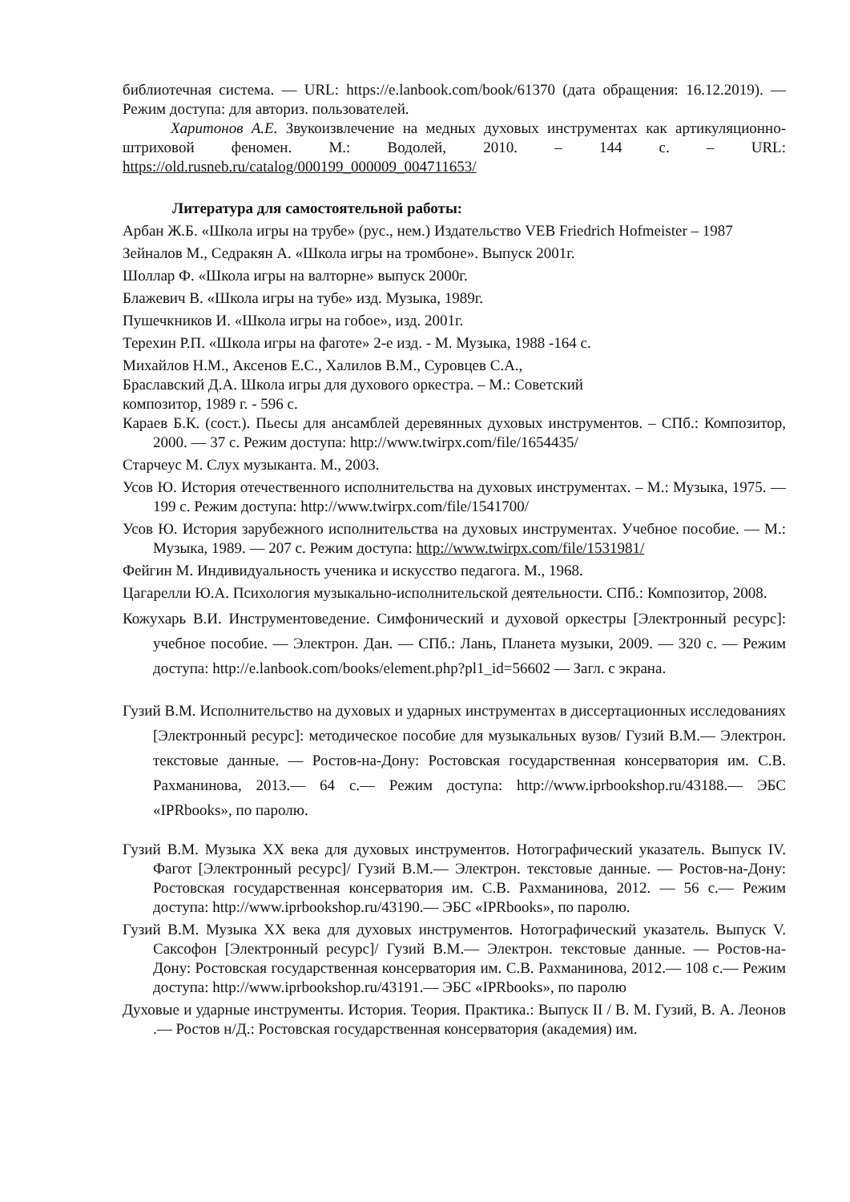библиотечная система. — URL: https://e.lanbook.com/book/61370 (дата обращения: 16.12.2019). — Режим доступа: для авториз. пользователей.
Харитонов А.Е. Звукоизвлечение на медных духовых инструментах как артикуляционно-штриховой феномен. М.: Водолей, 2010. – 144 с. – URL: https://old.rusneb.ru/catalog/000199_000009_004711653/
Литература для самостоятельной работы:
Арбан Ж.Б. «Школа игры на трубе» (рус., нем.) Издательство VEB Friedrich Hofmeister – 1987
Зейналов М., Седракян А. «Школа игры на тромбоне». Выпуск 2001г.
Шоллар Ф. «Школа игры на валторне» выпуск 2000г.
Блажевич В. «Школа игры на тубе» изд. Музыка, 1989г.
Пушечкников И. «Школа игры на гобое», изд. 2001г.
Терехин Р.П. «Школа игры на фаготе» 2-е изд. - М. Музыка, 1988 -164 с.
Михайлов Н.М., Аксенов Е.С., Халилов В.М., Суровцев С.А.,
Браславский Д.А. Школа игры для духового оркестра. – М.: Советский
композитор, 1989 г. - 596 с.
Караев Б.К. (сост.). Пьесы для ансамблей деревянных духовых инструментов. – СПб.: Композитор, 2000. — 37 с. Режим доступа: http://www.twirpx.com/file/1654435/
Старчеус М. Слух музыканта. М., 2003.
Усов Ю. История отечественного исполнительства на духовых инструментах. – М.: Музыка, 1975. — 199 с. Режим доступа: http://www.twirpx.com/file/1541700/
Усов Ю. История зарубежного исполнительства на духовых инструментах. Учебное пособие. — М.: Музыка, 1989. — 207 с. Режим доступа: http://www.twirpx.com/file/1531981/
Фейгин М. Индивидуальность ученика и искусство педагога. М., 1968.
Цагарелли Ю.А. Психология музыкально-исполнительской деятельности. СПб.: Композитор, 2008.
Кожухарь В.И. Инструментоведение. Симфонический и духовой оркестры [Электронный ресурс]: учебное пособие. — Электрон. Дан. — СПб.: Лань, Планета музыки, 2009. — 320 с. — Режим доступа: http://e.lanbook.com/books/element.php?pl1_id=56602 — Загл. с экрана.
Гузий В.М. Исполнительство на духовых и ударных инструментах в диссертационных исследованиях [Электронный ресурс]: методическое пособие для музыкальных вузов/ Гузий В.М.— Электрон. текстовые данные. — Ростов-на-Дону: Ростовская государственная консерватория им. С.В. Рахманинова, 2013.— 64 с.— Режим доступа: http://www.iprbookshop.ru/43188.— ЭБС «IPRbooks», по паролю.
Гузий В.М. Музыка XX века для духовых инструментов. Нотографический указатель. Выпуск IV. Фагот [Электронный ресурс]/ Гузий В.М.— Электрон. текстовые данные. — Ростов-на-Дону: Ростовская государственная консерватория им. С.В. Рахманинова, 2012. — 56 с.— Режим доступа: http://www.iprbookshop.ru/43190.— ЭБС «IPRbooks», по паролю.
Гузий В.М. Музыка XX века для духовых инструментов. Нотографический указатель. Выпуск V. Саксофон [Электронный ресурс]/ Гузий В.М.— Электрон. текстовые данные. — Ростов-на-Дону: Ростовская государственная консерватория им. С.В. Рахманинова, 2012.— 108 с.— Режим доступа: http://www.iprbookshop.ru/43191.— ЭБС «IPRbooks», по паролю
Духовые и ударные инструменты. История. Теория. Практика.: Выпуск II / В. М. Гузий, В. А. Леонов .— Ростов н/Д.: Ростовская государственная консерватория (академия) им.